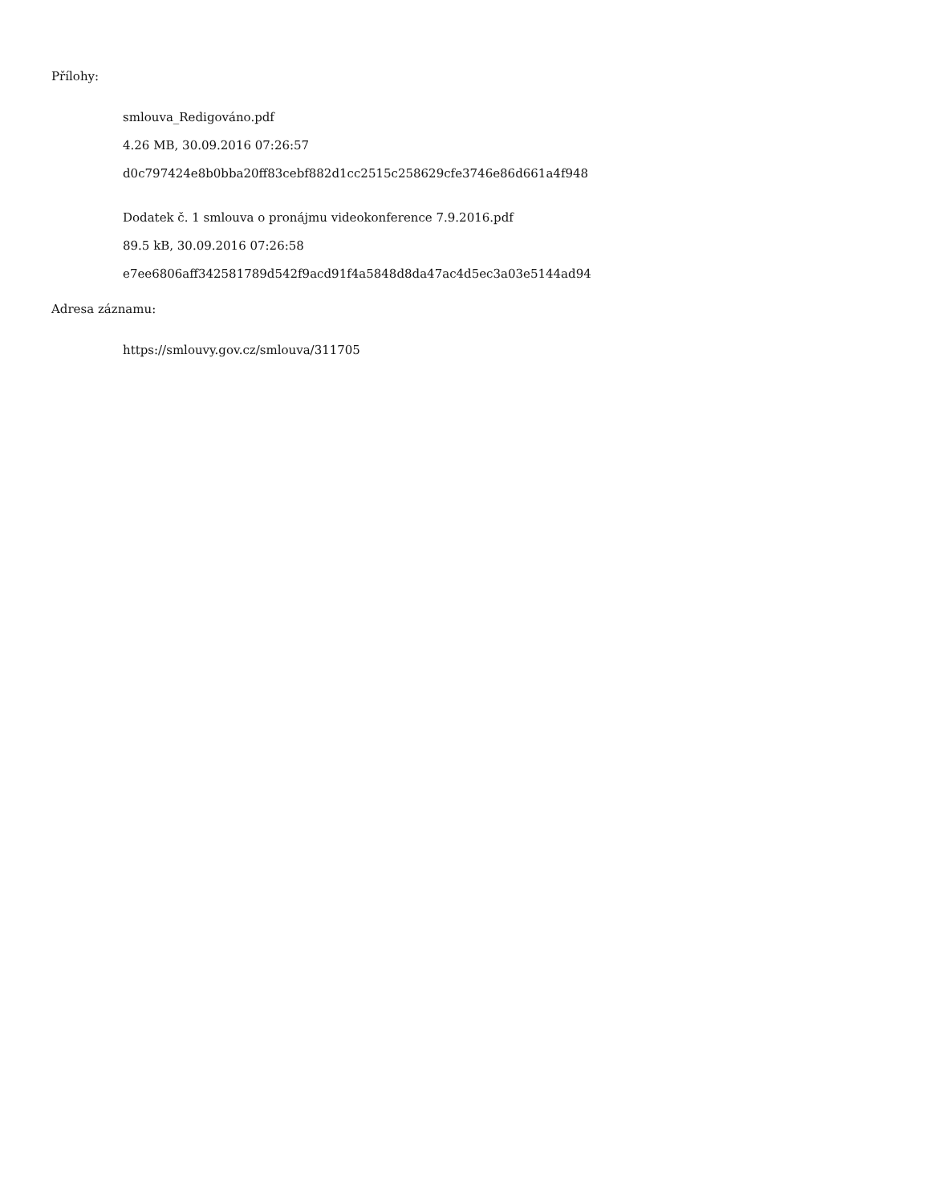Přílohy:
smlouva_Redigováno.pdf
4.26 MB, 30.09.2016 07:26:57
d0c797424e8b0bba20ff83cebf882d1cc2515c258629cfe3746e86d661a4f948
Dodatek č. 1 smlouva o pronájmu videokonference 7.9.2016.pdf
89.5 kB, 30.09.2016 07:26:58
e7ee6806aff342581789d542f9acd91f4a5848d8da47ac4d5ec3a03e5144ad94
Adresa záznamu:
https://smlouvy.gov.cz/smlouva/311705